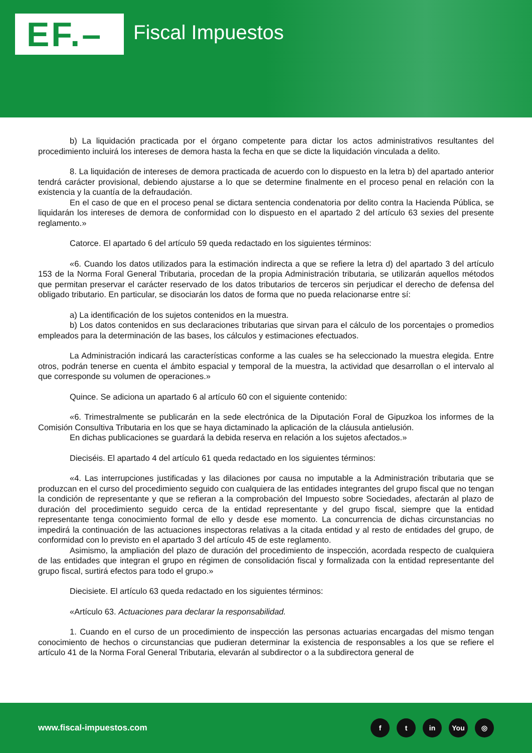EF.– Fiscal Impuestos
b) La liquidación practicada por el órgano competente para dictar los actos administrativos resultantes del procedimiento incluirá los intereses de demora hasta la fecha en que se dicte la liquidación vinculada a delito.
8. La liquidación de intereses de demora practicada de acuerdo con lo dispuesto en la letra b) del apartado anterior tendrá carácter provisional, debiendo ajustarse a lo que se determine finalmente en el proceso penal en relación con la existencia y la cuantía de la defraudación.
En el caso de que en el proceso penal se dictara sentencia condenatoria por delito contra la Hacienda Pública, se liquidarán los intereses de demora de conformidad con lo dispuesto en el apartado 2 del artículo 63 sexies del presente reglamento.»
Catorce. El apartado 6 del artículo 59 queda redactado en los siguientes términos:
«6. Cuando los datos utilizados para la estimación indirecta a que se refiere la letra d) del apartado 3 del artículo 153 de la Norma Foral General Tributaria, procedan de la propia Administración tributaria, se utilizarán aquellos métodos que permitan preservar el carácter reservado de los datos tributarios de terceros sin perjudicar el derecho de defensa del obligado tributario. En particular, se disociarán los datos de forma que no pueda relacionarse entre sí:
a) La identificación de los sujetos contenidos en la muestra.
b) Los datos contenidos en sus declaraciones tributarias que sirvan para el cálculo de los porcentajes o promedios empleados para la determinación de las bases, los cálculos y estimaciones efectuados.
La Administración indicará las características conforme a las cuales se ha seleccionado la muestra elegida. Entre otros, podrán tenerse en cuenta el ámbito espacial y temporal de la muestra, la actividad que desarrollan o el intervalo al que corresponde su volumen de operaciones.»
Quince. Se adiciona un apartado 6 al artículo 60 con el siguiente contenido:
«6. Trimestralmente se publicarán en la sede electrónica de la Diputación Foral de Gipuzkoa los informes de la Comisión Consultiva Tributaria en los que se haya dictaminado la aplicación de la cláusula antielusión.
En dichas publicaciones se guardará la debida reserva en relación a los sujetos afectados.»
Dieciséis. El apartado 4 del artículo 61 queda redactado en los siguientes términos:
«4. Las interrupciones justificadas y las dilaciones por causa no imputable a la Administración tributaria que se produzcan en el curso del procedimiento seguido con cualquiera de las entidades integrantes del grupo fiscal que no tengan la condición de representante y que se refieran a la comprobación del Impuesto sobre Sociedades, afectarán al plazo de duración del procedimiento seguido cerca de la entidad representante y del grupo fiscal, siempre que la entidad representante tenga conocimiento formal de ello y desde ese momento. La concurrencia de dichas circunstancias no impedirá la continuación de las actuaciones inspectoras relativas a la citada entidad y al resto de entidades del grupo, de conformidad con lo previsto en el apartado 3 del artículo 45 de este reglamento.
Asimismo, la ampliación del plazo de duración del procedimiento de inspección, acordada respecto de cualquiera de las entidades que integran el grupo en régimen de consolidación fiscal y formalizada con la entidad representante del grupo fiscal, surtirá efectos para todo el grupo.»
Diecisiete. El artículo 63 queda redactado en los siguientes términos:
«Artículo 63. Actuaciones para declarar la responsabilidad.
1. Cuando en el curso de un procedimiento de inspección las personas actuarias encargadas del mismo tengan conocimiento de hechos o circunstancias que pudieran determinar la existencia de responsables a los que se refiere el artículo 41 de la Norma Foral General Tributaria, elevarán al subdirector o a la subdirectora general de
www.fiscal-impuestos.com
ft in You ◎